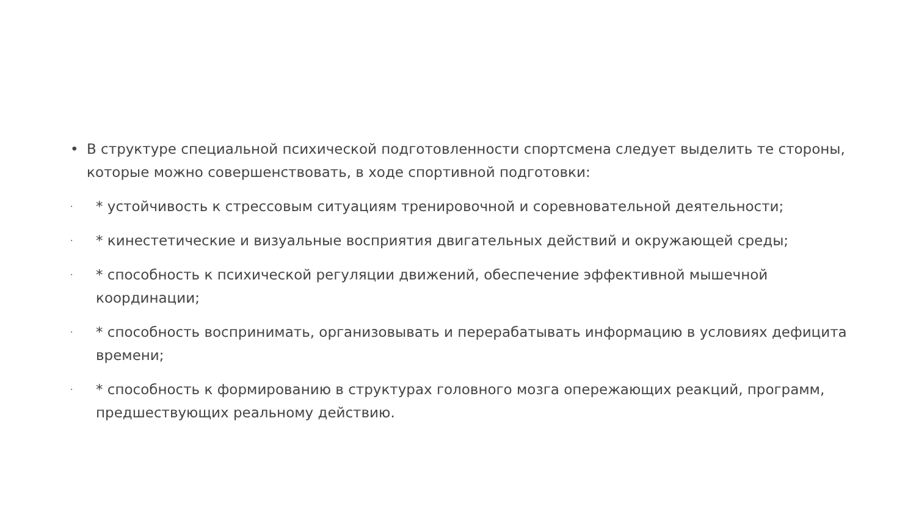• В структуре специальной психической подготовленности спортсмена следует выделить те стороны, которые можно совершенствовать, в ходе спортивной подготовки:
·
* устойчивость к стрессовым ситуациям тренировочной и соревновательной деятельности;
·
* кинестетические и визуальные восприятия двигательных действий и окружающей среды;
·
* способность к психической регуляции движений, обеспечение эффективной мышечной координации;
·
* способность воспринимать, организовывать и перерабатывать информацию в условиях дефицита времени;
·
* способность к формированию в структурах головного мозга опережающих реакций, программ, предшествующих реальному действию.